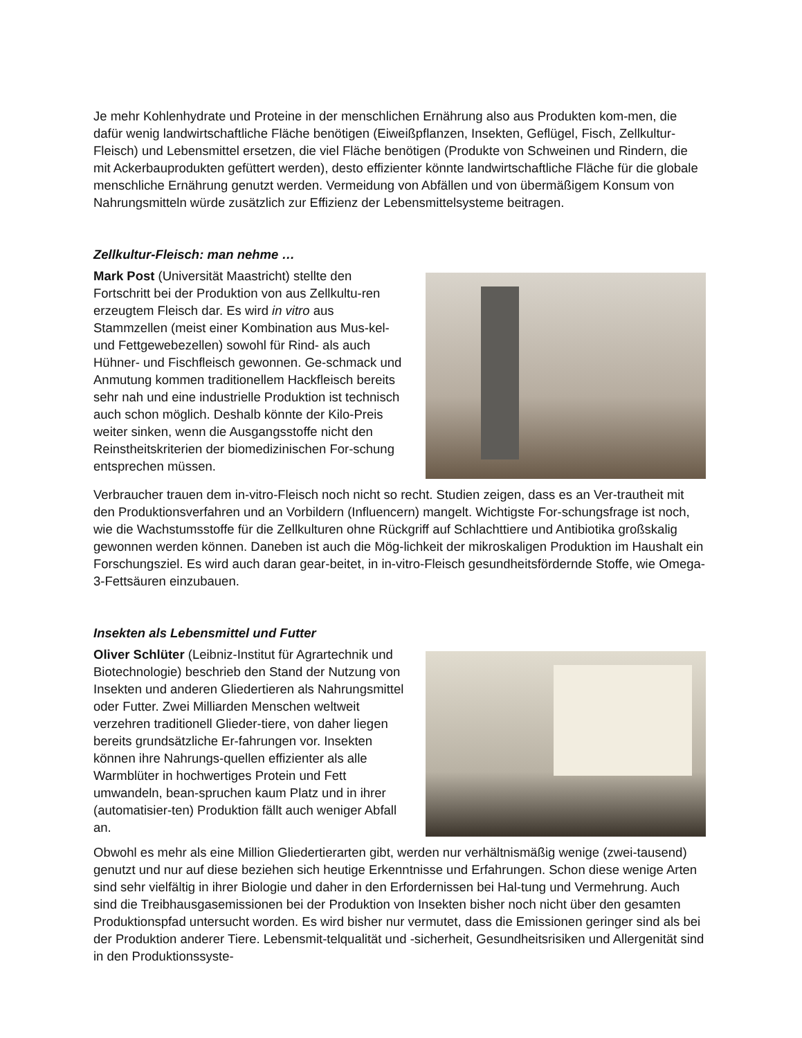Je mehr Kohlenhydrate und Proteine in der menschlichen Ernährung also aus Produkten kom-men, die dafür wenig landwirtschaftliche Fläche benötigen (Eiweißpflanzen, Insekten, Geflügel, Fisch, Zellkultur-Fleisch) und Lebensmittel ersetzen, die viel Fläche benötigen (Produkte von Schweinen und Rindern, die mit Ackerbauprodukten gefüttert werden), desto effizienter könnte landwirtschaftliche Fläche für die globale menschliche Ernährung genutzt werden. Vermeidung von Abfällen und von übermäßigem Konsum von Nahrungsmitteln würde zusätzlich zur Effizienz der Lebensmittelsysteme beitragen.
Zellkultur-Fleisch: man nehme …
Mark Post (Universität Maastricht) stellte den Fortschritt bei der Produktion von aus Zellkultu-ren erzeugtem Fleisch dar. Es wird in vitro aus Stammzellen (meist einer Kombination aus Mus-kel- und Fettgewebezellen) sowohl für Rind- als auch Hühner- und Fischfleisch gewonnen. Ge-schmack und Anmutung kommen traditionellem Hackfleisch bereits sehr nah und eine industrielle Produktion ist technisch auch schon möglich. Deshalb könnte der Kilo-Preis weiter sinken, wenn die Ausgangsstoffe nicht den Reinstheitskriterien der biomedizinischen For-schung entsprechen müssen.
Verbraucher trauen dem in-vitro-Fleisch noch nicht so recht. Studien zeigen, dass es an Ver-trautheit mit den Produktionsverfahren und an Vorbildern (Influencern) mangelt. Wichtigste For-schungsfrage ist noch, wie die Wachstumsstoffe für die Zellkulturen ohne Rückgriff auf Schlachttiere und Antibiotika großskalig gewonnen werden können. Daneben ist auch die Mög-lichkeit der mikroskaligen Produktion im Haushalt ein Forschungsziel. Es wird auch daran gear-beitet, in in-vitro-Fleisch gesundheitsfördernde Stoffe, wie Omega-3-Fettsäuren einzubauen.
Insekten als Lebensmittel und Futter
Oliver Schlüter (Leibniz-Institut für Agrartechnik und Biotechnologie) beschrieb den Stand der Nutzung von Insekten und anderen Gliedertieren als Nahrungsmittel oder Futter. Zwei Milliarden Menschen weltweit verzehren traditionell Glieder-tiere, von daher liegen bereits grundsätzliche Er-fahrungen vor. Insekten können ihre Nahrungs-quellen effizienter als alle Warmblüter in hochwertiges Protein und Fett umwandeln, bean-spruchen kaum Platz und in ihrer (automatisier-ten) Produktion fällt auch weniger Abfall an.
Obwohl es mehr als eine Million Gliedertierarten gibt, werden nur verhältnismäßig wenige (zwei-tausend) genutzt und nur auf diese beziehen sich heutige Erkenntnisse und Erfahrungen. Schon diese wenige Arten sind sehr vielfältig in ihrer Biologie und daher in den Erfordernissen bei Hal-tung und Vermehrung. Auch sind die Treibhausgasemissionen bei der Produktion von Insekten bisher noch nicht über den gesamten Produktionspfad untersucht worden. Es wird bisher nur vermutet, dass die Emissionen geringer sind als bei der Produktion anderer Tiere. Lebensmit-telqualität und -sicherheit, Gesundheitsrisiken und Allergenität sind in den Produktionssyste-